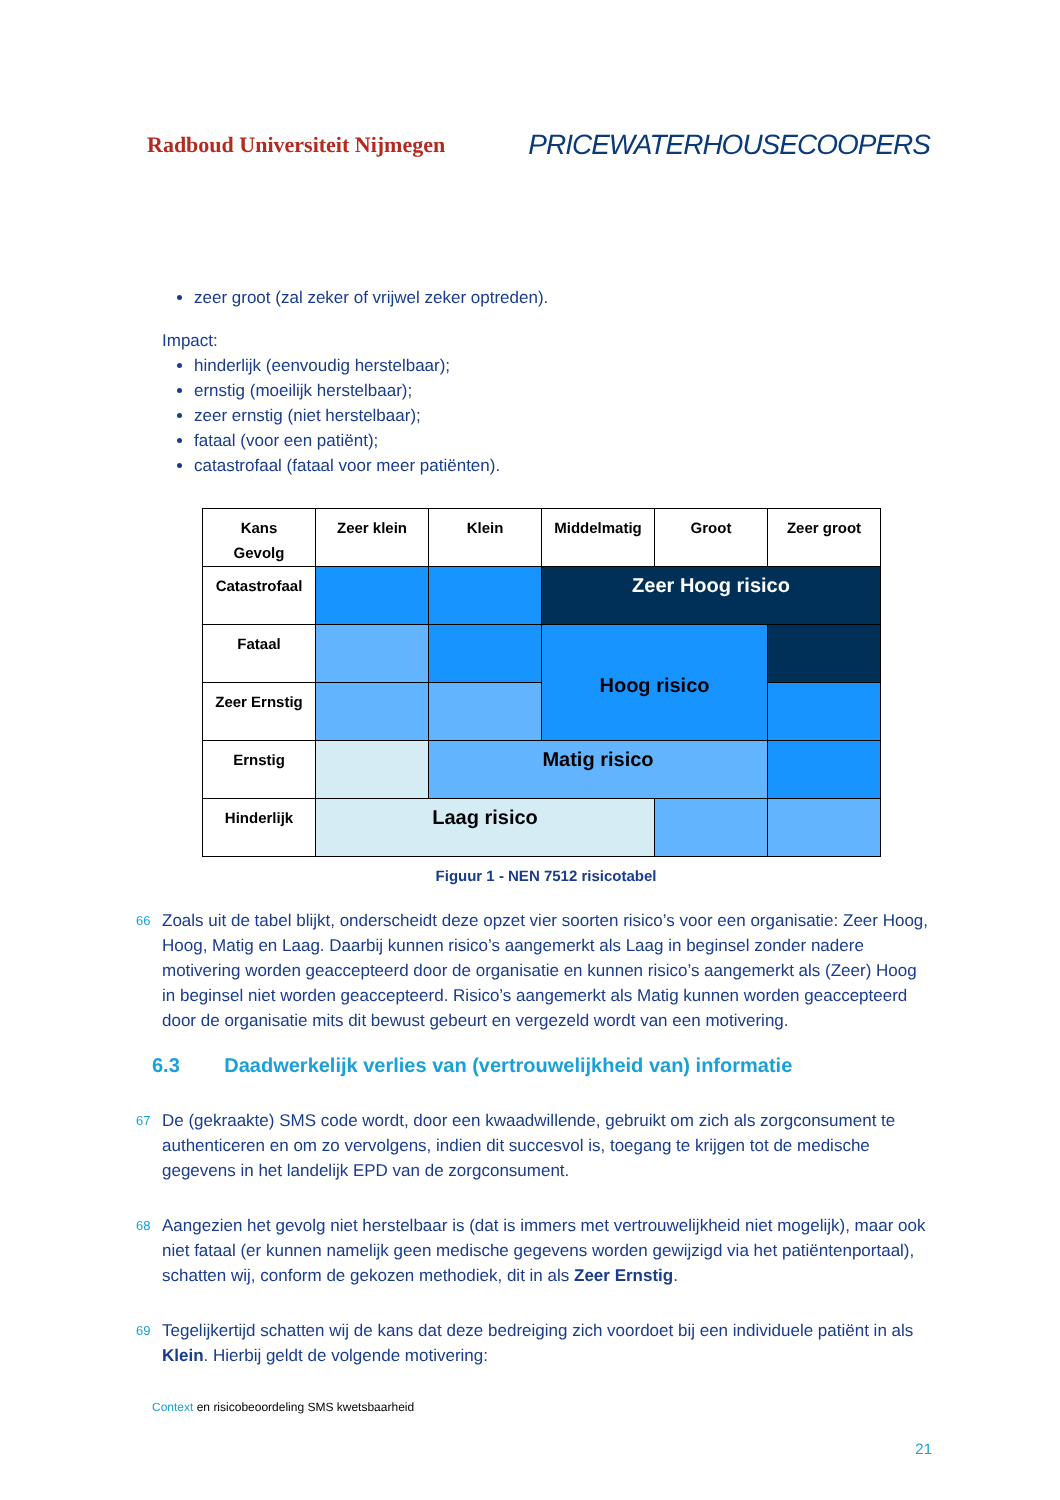Radboud Universiteit Nijmegen PRICEWATERHOUSECOOPERS
zeer groot (zal zeker of vrijwel zeker optreden).
Impact:
hinderlijk (eenvoudig herstelbaar);
ernstig (moeilijk herstelbaar);
zeer ernstig (niet herstelbaar);
fataal (voor een patiënt);
catastrofaal (fataal voor meer patiënten).
| Kans Gevolg | Zeer klein | Klein | Middelmatig | Groot | Zeer groot |
| --- | --- | --- | --- | --- | --- |
| Catastrofaal | | | Zeer Hoog risico | | |
| Fataal | | | Hoog risico | | |
| Zeer Ernstig | | | | | |
| Ernstig | | Matig risico | | | |
| Hinderlijk | Laag risico | | | | |
Figuur 1 - NEN 7512 risicotabel
66 Zoals uit de tabel blijkt, onderscheidt deze opzet vier soorten risico’s voor een organisatie: Zeer Hoog, Hoog, Matig en Laag. Daarbij kunnen risico’s aangemerkt als Laag in beginsel zonder nadere motivering worden geaccepteerd door de organisatie en kunnen risico’s aangemerkt als (Zeer) Hoog in beginsel niet worden geaccepteerd. Risico’s aangemerkt als Matig kunnen worden geaccepteerd door de organisatie mits dit bewust gebeurt en vergezeld wordt van een motivering.
6.3 Daadwerkelijk verlies van (vertrouwelijkheid van) informatie
67 De (gekraakte) SMS code wordt, door een kwaadwillende, gebruikt om zich als zorgconsument te authenticeren en om zo vervolgens, indien dit succesvol is, toegang te krijgen tot de medische gegevens in het landelijk EPD van de zorgconsument.
68 Aangezien het gevolg niet herstelbaar is (dat is immers met vertrouwelijkheid niet mogelijk), maar ook niet fataal (er kunnen namelijk geen medische gegevens worden gewijzigd via het patiëntenportaal), schatten wij, conform de gekozen methodiek, dit in als Zeer Ernstig.
69 Tegelijkertijd schatten wij de kans dat deze bedreiging zich voordoet bij een individuele patiënt in als Klein. Hierbij geldt de volgende motivering:
Context en risicobeoordeling SMS kwetsbaarheid
21